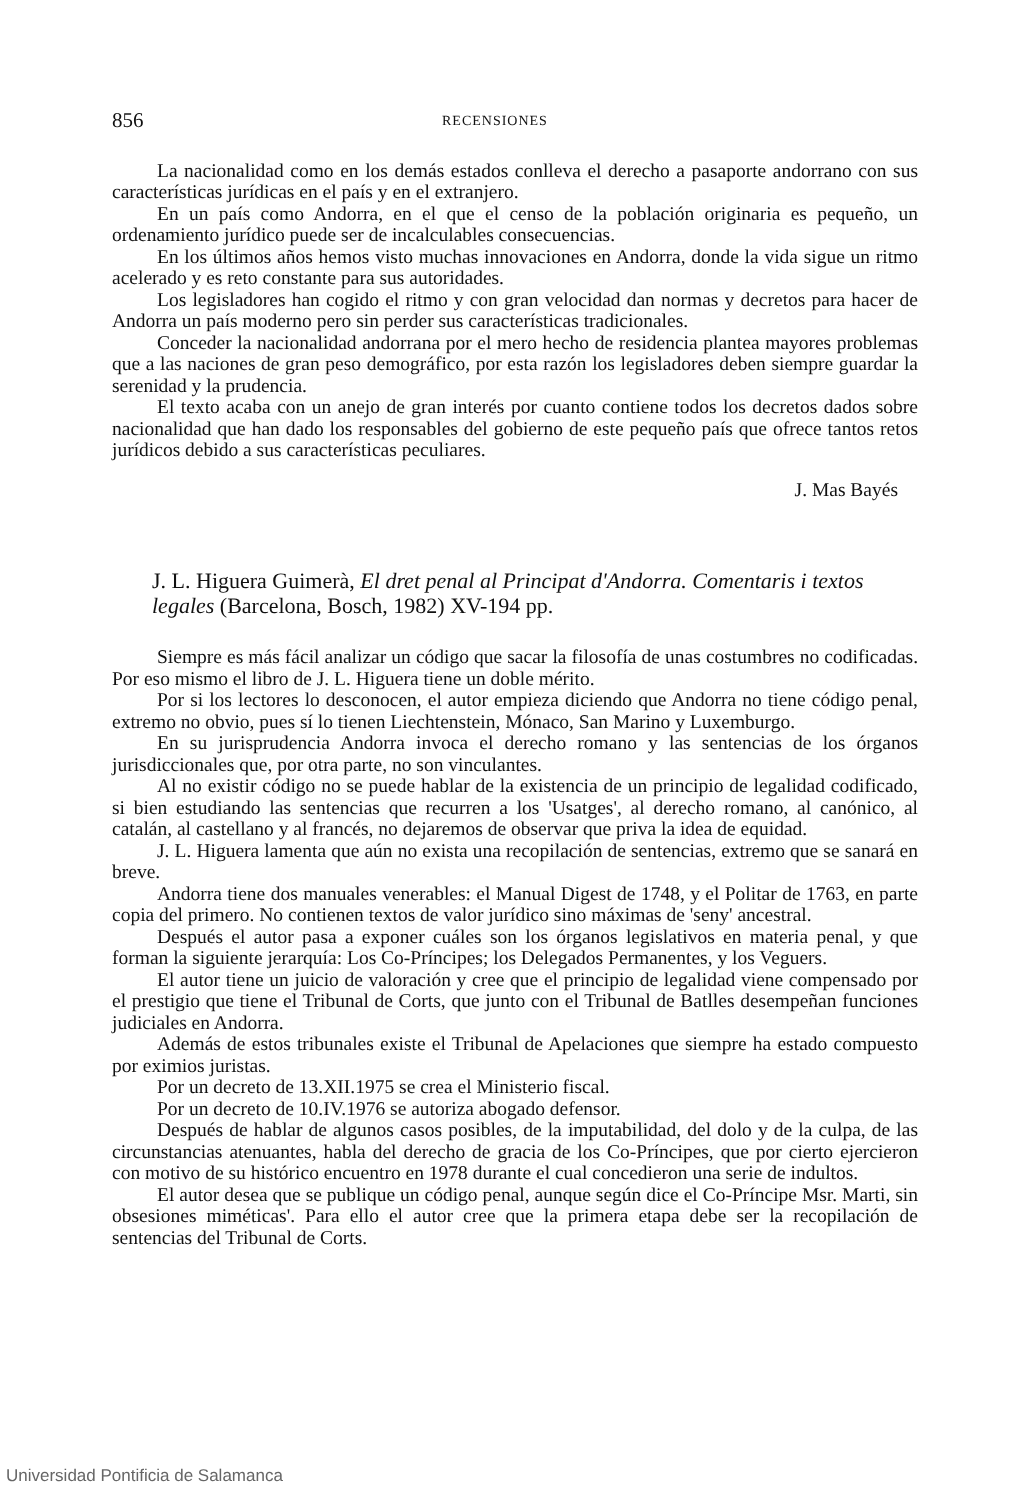856 RECENSIONES
La nacionalidad como en los demás estados conlleva el derecho a pasaporte andorrano con sus características jurídicas en el país y en el extranjero.
En un país como Andorra, en el que el censo de la población originaria es pequeño, un ordenamiento jurídico puede ser de incalculables consecuencias.
En los últimos años hemos visto muchas innovaciones en Andorra, donde la vida sigue un ritmo acelerado y es reto constante para sus autoridades.
Los legisladores han cogido el ritmo y con gran velocidad dan normas y decretos para hacer de Andorra un país moderno pero sin perder sus características tradicionales.
Conceder la nacionalidad andorrana por el mero hecho de residencia plantea mayores problemas que a las naciones de gran peso demográfico, por esta razón los legisladores deben siempre guardar la serenidad y la prudencia.
El texto acaba con un anejo de gran interés por cuanto contiene todos los decretos dados sobre nacionalidad que han dado los responsables del gobierno de este pequeño país que ofrece tantos retos jurídicos debido a sus características peculiares.
J. Mas Bayés
J. L. Higuera Guimerà, El dret penal al Principat d'Andorra. Comentaris i textos legales (Barcelona, Bosch, 1982) XV-194 pp.
Siempre es más fácil analizar un código que sacar la filosofía de unas costumbres no codificadas. Por eso mismo el libro de J. L. Higuera tiene un doble mérito.
Por si los lectores lo desconocen, el autor empieza diciendo que Andorra no tiene código penal, extremo no obvio, pues sí lo tienen Liechtenstein, Mónaco, San Marino y Luxemburgo.
En su jurisprudencia Andorra invoca el derecho romano y las sentencias de los órganos jurisdiccionales que, por otra parte, no son vinculantes.
Al no existir código no se puede hablar de la existencia de un principio de legalidad codificado, si bien estudiando las sentencias que recurren a los 'Usatges', al derecho romano, al canónico, al catalán, al castellano y al francés, no dejaremos de observar que priva la idea de equidad.
J. L. Higuera lamenta que aún no exista una recopilación de sentencias, extremo que se sanará en breve.
Andorra tiene dos manuales venerables: el Manual Digest de 1748, y el Politar de 1763, en parte copia del primero. No contienen textos de valor jurídico sino máximas de 'seny' ancestral.
Después el autor pasa a exponer cuáles son los órganos legislativos en materia penal, y que forman la siguiente jerarquía: Los Co-Príncipes; los Delegados Permanentes, y los Veguers.
El autor tiene un juicio de valoración y cree que el principio de legalidad viene compensado por el prestigio que tiene el Tribunal de Corts, que junto con el Tribunal de Batlles desempeñan funciones judiciales en Andorra.
Además de estos tribunales existe el Tribunal de Apelaciones que siempre ha estado compuesto por eximios juristas.
Por un decreto de 13.XII.1975 se crea el Ministerio fiscal.
Por un decreto de 10.IV.1976 se autoriza abogado defensor.
Después de hablar de algunos casos posibles, de la imputabilidad, del dolo y de la culpa, de las circunstancias atenuantes, habla del derecho de gracia de los Co-Príncipes, que por cierto ejercieron con motivo de su histórico encuentro en 1978 durante el cual concedieron una serie de indultos.
El autor desea que se publique un código penal, aunque según dice el Co-Príncipe Msr. Marti, sin obsesiones miméticas'. Para ello el autor cree que la primera etapa debe ser la recopilación de sentencias del Tribunal de Corts.
Universidad Pontificia de Salamanca